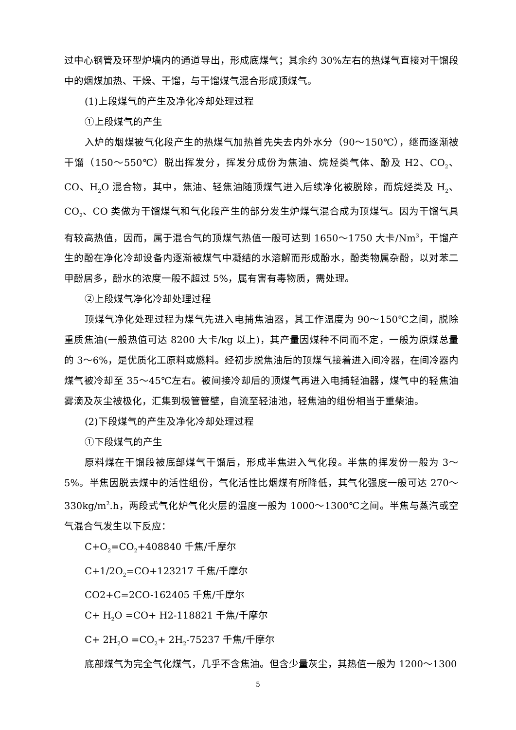过中心钢管及环型炉墙内的通道导出，形成底煤气；其余约 30%左右的热煤气直接对干馏段中的烟煤加热、干燥、干馏，与干馏煤气混合形成顶煤气。
(1)上段煤气的产生及净化冷却处理过程
①上段煤气的产生
入炉的烟煤被气化段产生的热煤气加热首先失去内外水分（90～150℃），继而逐渐被干馏（150～550℃）脱出挥发分，挥发分成份为焦油、烷烃类气体、酚及 H2、CO<sub>2</sub>、CO、H<sub>2</sub>O 混合物，其中，焦油、轻焦油随顶煤气进入后续净化被脱除，而烷烃类及 H<sub>2</sub>、CO<sub>2</sub>、CO 类做为干馏煤气和气化段产生的部分发生炉煤气混合成为顶煤气。因为干馏气具有较高热值，因而，属于混合气的顶煤气热值一般可达到 1650～1750 大卡/Nm<sup>3</sup>，干馏产生的酚在净化冷却设备内逐渐被煤气中凝结的水溶解而形成酚水，酚类物属杂酚，以对苯二甲酚居多，酚水的浓度一般不超过 5%，属有害有毒物质，需处理。
②上段煤气净化冷却处理过程
顶煤气净化处理过程为煤气先进入电捕焦油器，其工作温度为 90～150℃之间，脱除重质焦油(一般热值可达 8200 大卡/kg 以上)，其产量因煤种不同而不定，一般为原煤总量的 3～6%，是优质化工原料或燃料。经初步脱焦油后的顶煤气接着进入间冷器，在间冷器内煤气被冷却至 35～45℃左右。被间接冷却后的顶煤气再进入电捕轻油器，煤气中的轻焦油雾滴及灰尘被极化，汇集到极管管壁，自流至轻油池，轻焦油的组份相当于重柴油。
(2)下段煤气的产生及净化冷却处理过程
①下段煤气的产生
原料煤在干馏段被底部煤气干馏后，形成半焦进入气化段。半焦的挥发份一般为 3～5%。半焦因脱去煤中的活性组份，气化活性比烟煤有所降低，其气化强度一般可达 270～330kg/m<sup>2</sup>.h，两段式气化炉气化火层的温度一般为 1000～1300℃之间。半焦与蒸汽或空气混合气发生以下反应：
C+O<sub>2</sub>=CO<sub>2</sub>+408840 千焦/千摩尔
C+1/2O<sub>2</sub>=CO+123217 千焦/千摩尔
CO2+C=2CO-162405 千焦/千摩尔
C+ H<sub>2</sub>O =CO+ H2-118821 千焦/千摩尔
C+ 2H<sub>2</sub>O =CO<sub>2</sub>+ 2H<sub>2</sub>-75237 千焦/千摩尔
底部煤气为完全气化煤气，几乎不含焦油。但含少量灰尘，其热值一般为 1200～1300
5